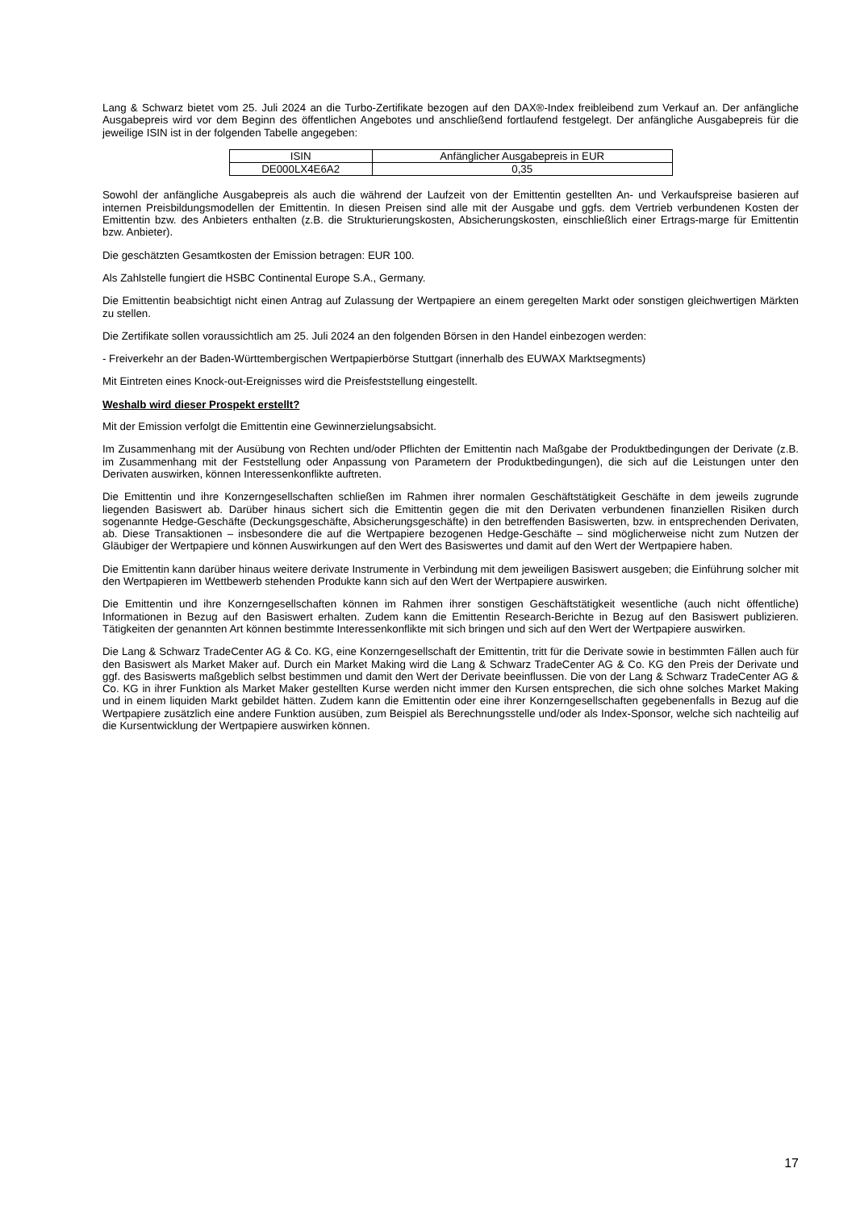Lang & Schwarz bietet vom 25. Juli 2024 an die Turbo-Zertifikate bezogen auf den DAX®-Index freibleibend zum Verkauf an. Der anfängliche Ausgabepreis wird vor dem Beginn des öffentlichen Angebotes und anschließend fortlaufend festgelegt. Der anfängliche Ausgabepreis für die jeweilige ISIN ist in der folgenden Tabelle angegeben:
| ISIN | Anfänglicher Ausgabepreis in EUR |
| --- | --- |
| DE000LX4E6A2 | 0,35 |
Sowohl der anfängliche Ausgabepreis als auch die während der Laufzeit von der Emittentin gestellten An- und Verkaufspreise basieren auf internen Preisbildungsmodellen der Emittentin. In diesen Preisen sind alle mit der Ausgabe und ggfs. dem Vertrieb verbundenen Kosten der Emittentin bzw. des Anbieters enthalten (z.B. die Strukturierungskosten, Absicherungskosten, einschließlich einer Ertrags-marge für Emittentin bzw. Anbieter).
Die geschätzten Gesamtkosten der Emission betragen: EUR 100.
Als Zahlstelle fungiert die HSBC Continental Europe S.A., Germany.
Die Emittentin beabsichtigt nicht einen Antrag auf Zulassung der Wertpapiere an einem geregelten Markt oder sonstigen gleichwertigen Märkten zu stellen.
Die Zertifikate sollen voraussichtlich am 25. Juli 2024 an den folgenden Börsen in den Handel einbezogen werden:
- Freiverkehr an der Baden-Württembergischen Wertpapierbörse Stuttgart (innerhalb des EUWAX Marktsegments)
Mit Eintreten eines Knock-out-Ereignisses wird die Preisfeststellung eingestellt.
Weshalb wird dieser Prospekt erstellt?
Mit der Emission verfolgt die Emittentin eine Gewinnerzielungsabsicht.
Im Zusammenhang mit der Ausübung von Rechten und/oder Pflichten der Emittentin nach Maßgabe der Produktbedingungen der Derivate (z.B. im Zusammenhang mit der Feststellung oder Anpassung von Parametern der Produktbedingungen), die sich auf die Leistungen unter den Derivaten auswirken, können Interessenkonflikte auftreten.
Die Emittentin und ihre Konzerngesellschaften schließen im Rahmen ihrer normalen Geschäftstätigkeit Geschäfte in dem jeweils zugrunde liegenden Basiswert ab. Darüber hinaus sichert sich die Emittentin gegen die mit den Derivaten verbundenen finanziellen Risiken durch sogenannte Hedge-Geschäfte (Deckungsgeschäfte, Absicherungsgeschäfte) in den betreffenden Basiswerten, bzw. in entsprechenden Derivaten, ab. Diese Transaktionen – insbesondere die auf die Wertpapiere bezogenen Hedge-Geschäfte – sind möglicherweise nicht zum Nutzen der Gläubiger der Wertpapiere und können Auswirkungen auf den Wert des Basiswertes und damit auf den Wert der Wertpapiere haben.
Die Emittentin kann darüber hinaus weitere derivate Instrumente in Verbindung mit dem jeweiligen Basiswert ausgeben; die Einführung solcher mit den Wertpapieren im Wettbewerb stehenden Produkte kann sich auf den Wert der Wertpapiere auswirken.
Die Emittentin und ihre Konzerngesellschaften können im Rahmen ihrer sonstigen Geschäftstätigkeit wesentliche (auch nicht öffentliche) Informationen in Bezug auf den Basiswert erhalten. Zudem kann die Emittentin Research-Berichte in Bezug auf den Basiswert publizieren. Tätigkeiten der genannten Art können bestimmte Interessenkonflikte mit sich bringen und sich auf den Wert der Wertpapiere auswirken.
Die Lang & Schwarz TradeCenter AG & Co. KG, eine Konzerngesellschaft der Emittentin, tritt für die Derivate sowie in bestimmten Fällen auch für den Basiswert als Market Maker auf. Durch ein Market Making wird die Lang & Schwarz TradeCenter AG & Co. KG den Preis der Derivate und ggf. des Basiswerts maßgeblich selbst bestimmen und damit den Wert der Derivate beeinflussen. Die von der Lang & Schwarz TradeCenter AG & Co. KG in ihrer Funktion als Market Maker gestellten Kurse werden nicht immer den Kursen entsprechen, die sich ohne solches Market Making und in einem liquiden Markt gebildet hätten. Zudem kann die Emittentin oder eine ihrer Konzerngesellschaften gegebenenfalls in Bezug auf die Wertpapiere zusätzlich eine andere Funktion ausüben, zum Beispiel als Berechnungsstelle und/oder als Index-Sponsor, welche sich nachteilig auf die Kursentwicklung der Wertpapiere auswirken können.
17